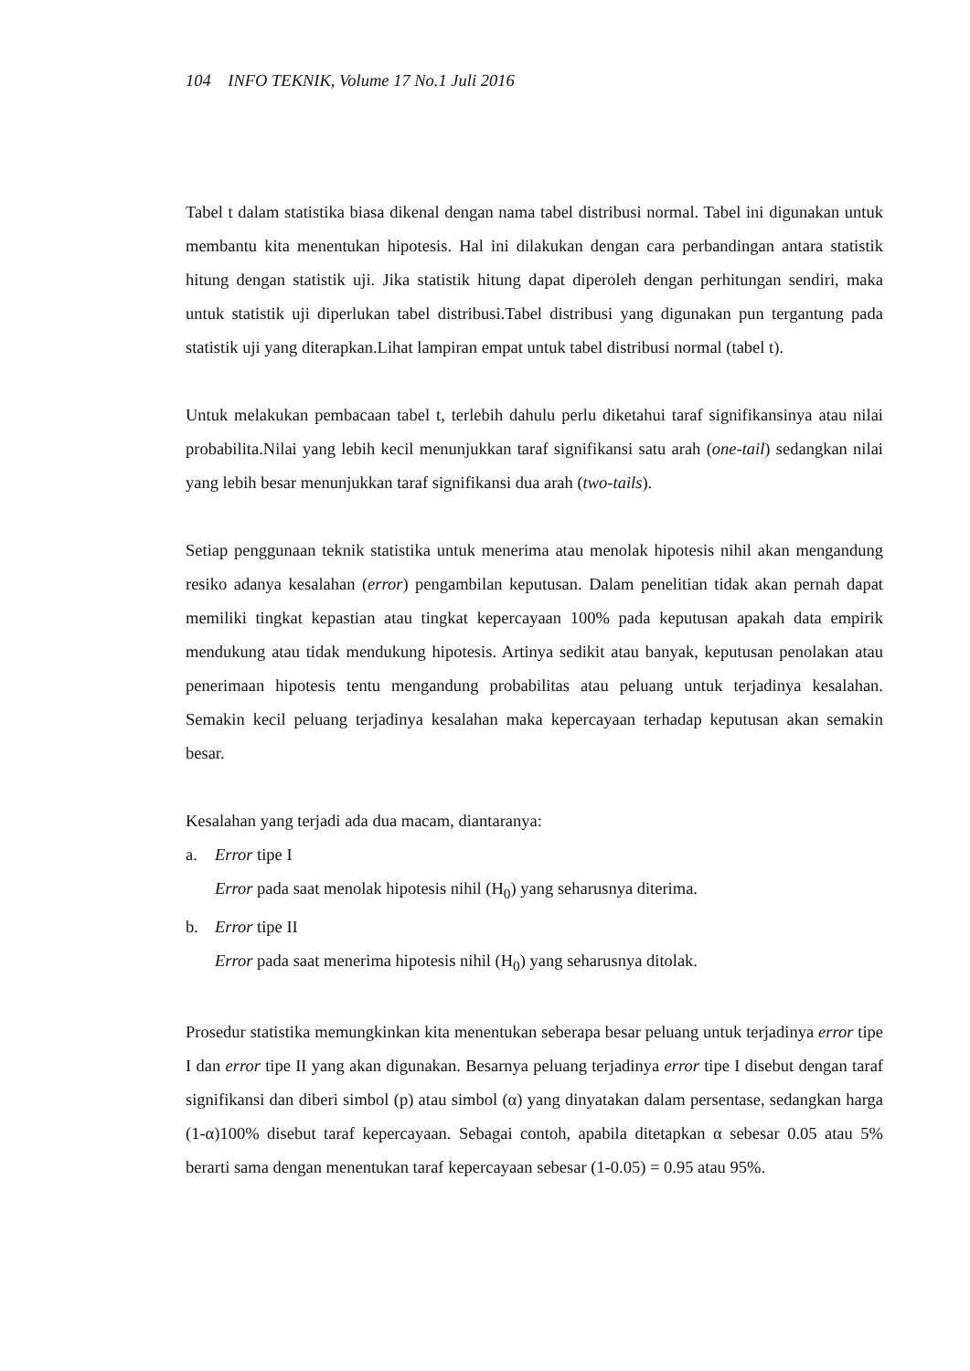104 INFO TEKNIK, Volume 17 No.1 Juli 2016
Tabel t dalam statistika biasa dikenal dengan nama tabel distribusi normal. Tabel ini digunakan untuk membantu kita menentukan hipotesis. Hal ini dilakukan dengan cara perbandingan antara statistik hitung dengan statistik uji. Jika statistik hitung dapat diperoleh dengan perhitungan sendiri, maka untuk statistik uji diperlukan tabel distribusi.Tabel distribusi yang digunakan pun tergantung pada statistik uji yang diterapkan.Lihat lampiran empat untuk tabel distribusi normal (tabel t).
Untuk melakukan pembacaan tabel t, terlebih dahulu perlu diketahui taraf signifikansinya atau nilai probabilita.Nilai yang lebih kecil menunjukkan taraf signifikansi satu arah (one-tail) sedangkan nilai yang lebih besar menunjukkan taraf signifikansi dua arah (two-tails).
Setiap penggunaan teknik statistika untuk menerima atau menolak hipotesis nihil akan mengandung resiko adanya kesalahan (error) pengambilan keputusan. Dalam penelitian tidak akan pernah dapat memiliki tingkat kepastian atau tingkat kepercayaan 100% pada keputusan apakah data empirik mendukung atau tidak mendukung hipotesis. Artinya sedikit atau banyak, keputusan penolakan atau penerimaan hipotesis tentu mengandung probabilitas atau peluang untuk terjadinya kesalahan. Semakin kecil peluang terjadinya kesalahan maka kepercayaan terhadap keputusan akan semakin besar.
Kesalahan yang terjadi ada dua macam, diantaranya:
a. Error tipe I
Error pada saat menolak hipotesis nihil (H<sub>0</sub>) yang seharusnya diterima.
b. Error tipe II
Error pada saat menerima hipotesis nihil (H<sub>0</sub>) yang seharusnya ditolak.
Prosedur statistika memungkinkan kita menentukan seberapa besar peluang untuk terjadinya error tipe I dan error tipe II yang akan digunakan. Besarnya peluang terjadinya error tipe I disebut dengan taraf signifikansi dan diberi simbol (p) atau simbol (α) yang dinyatakan dalam persentase, sedangkan harga (1-α)100% disebut taraf kepercayaan. Sebagai contoh, apabila ditetapkan α sebesar 0.05 atau 5% berarti sama dengan menentukan taraf kepercayaan sebesar (1-0.05) = 0.95 atau 95%.